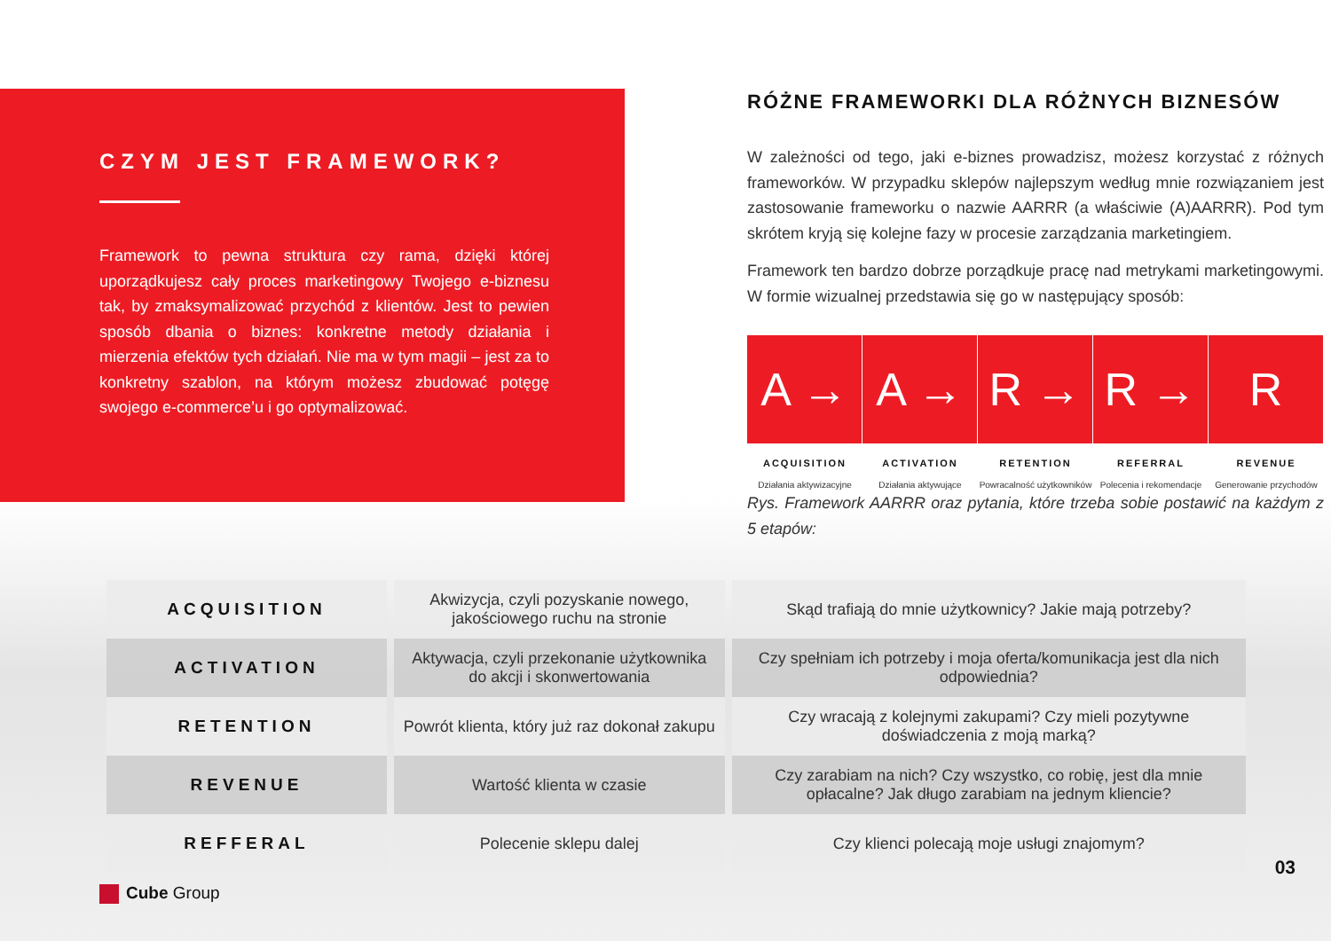CZYM JEST FRAMEWORK?
Framework to pewna struktura czy rama, dzięki której uporządkujesz cały proces marketingowy Twojego e-biznesu tak, by zmaksymalizować przychód z klientów. Jest to pewien sposób dbania o biznes: konkretne metody działania i mierzenia efektów tych działań. Nie ma w tym magii – jest za to konkretny szablon, na którym możesz zbudować potęgę swojego e-commerce’u i go optymalizować.
RÓŻNE FRAMEWORKI DLA RÓŻNYCH BIZNESÓW
W zależności od tego, jaki e-biznes prowadzisz, możesz korzystać z różnych frameworków. W przypadku sklepów najlepszym według mnie rozwiązaniem jest zastosowanie frameworku o nazwie AARRR (a właściwie (A)AARRR). Pod tym skrótem kryją się kolejne fazy w procesie zarządzania marketingiem.
Framework ten bardzo dobrze porządkuje pracę nad metrykami marketingowymi. W formie wizualnej przedstawia się go w następujący sposób:
A →
ACQUISITION
Działania aktywizacyjne
A →
ACTIVATION
Działania aktywujące
R →
RETENTION
Powracalność użytkowników
R →
REFERRAL
Polecenia i rekomendacje
R
REVENUE
Generowanie przychodów
Rys. Framework AARRR oraz pytania, które trzeba sobie postawić na każdym z 5 etapów:
| ACQUISITION | Akwizycja, czyli pozyskanie nowego, jakościowego ruchu na stronie | Skąd trafiają do mnie użytkownicy? Jakie mają potrzeby? |
| ACTIVATION | Aktywacja, czyli przekonanie użytkownika do akcji i skonwertowania | Czy spełniam ich potrzeby i moja oferta/komunikacja jest dla nich odpowiednia? |
| RETENTION | Powrót klienta, który już raz dokonał zakupu | Czy wracają z kolejnymi zakupami? Czy mieli pozytywne doświadczenia z moją marką? |
| REVENUE | Wartość klienta w czasie | Czy zarabiam na nich? Czy wszystko, co robię, jest dla mnie opłacalne? Jak długo zarabiam na jednym kliencie? |
| REFFERAL | Polecenie sklepu dalej | Czy klienci polecają moje usługi znajomym? |
Cube Group
03